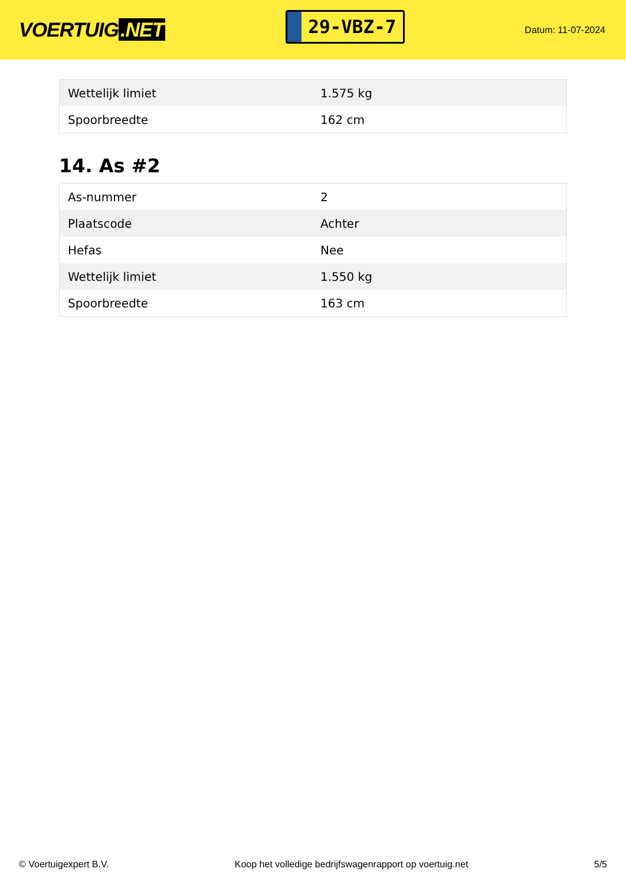VOERTUIG.NET
29-VBZ-7
Datum: 11-07-2024
| Wettelijk limiet | 1.575 kg |
| Spoorbreedte | 162 cm |
14. As #2
| As-nummer | 2 |
| Plaatscode | Achter |
| Hefas | Nee |
| Wettelijk limiet | 1.550 kg |
| Spoorbreedte | 163 cm |
© Voertuigexpert B.V. Koop het volledige bedrijfswagenrapport op voertuig.net 5/5